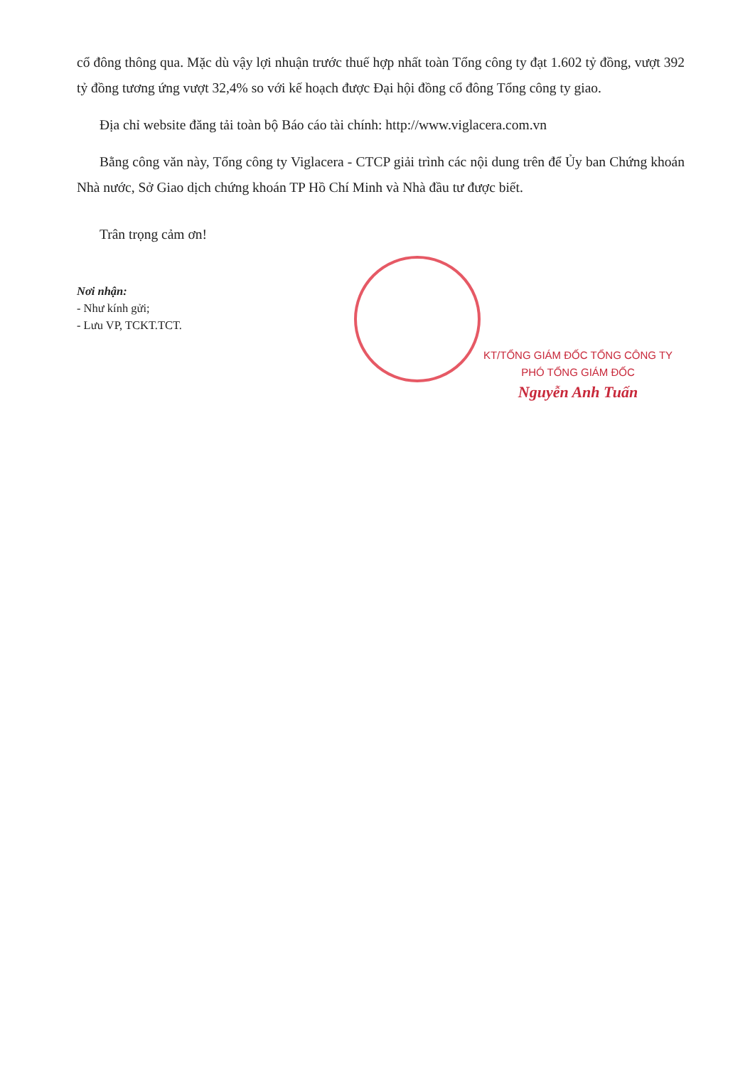cổ đông thông qua. Mặc dù vậy lợi nhuận trước thuế hợp nhất toàn Tổng công ty đạt 1.602 tỷ đồng, vượt 392 tỷ đồng tương ứng vượt 32,4% so với kế hoạch được Đại hội đồng cổ đông Tổng công ty giao.
Địa chỉ website đăng tải toàn bộ Báo cáo tài chính: http://www.viglacera.com.vn
Bằng công văn này, Tổng công ty Viglacera - CTCP giải trình các nội dung trên để Ủy ban Chứng khoán Nhà nước, Sở Giao dịch chứng khoán TP Hồ Chí Minh và Nhà đầu tư được biết.
Trân trọng cảm ơn!
Nơi nhận:
- Như kính gửi;
- Lưu VP, TCKT.TCT.
KT/TỔNG GIÁM ĐỐC TỔNG CÔNG TY
PHÓ TỔNG GIÁM ĐỐC
Nguyễn Anh Tuấn